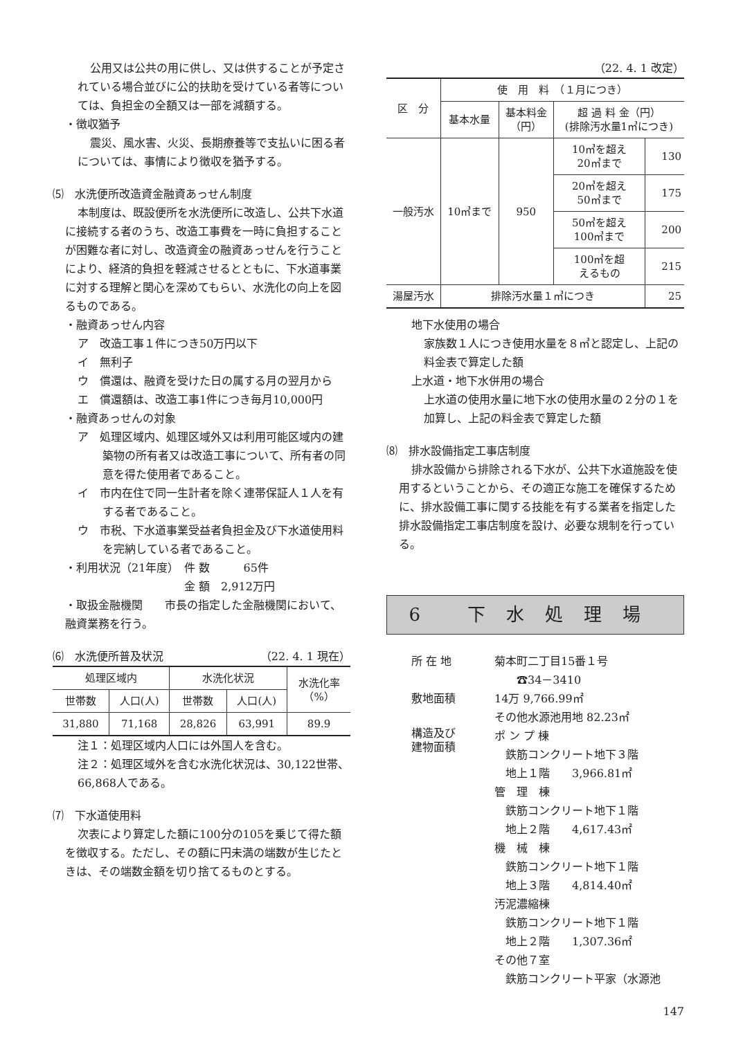公用又は公共の用に供し、又は供することが予定されている場合並びに公的扶助を受けている者等については、負担金の全額又は一部を減額する。
・徴収猶予
震災、風水害、火災、長期療養等で支払いに困る者については、事情により徴収を猶予する。
⑸　水洗便所改造資金融資あっせん制度
本制度は、既設便所を水洗便所に改造し、公共下水道に接続する者のうち、改造工事費を一時に負担することが困難な者に対し、改造資金の融資あっせんを行うことにより、経済的負担を軽減させるとともに、下水道事業に対する理解と関心を深めてもらい、水洗化の向上を図るものである。
・融資あっせん内容
ア　改造工事１件につき50万円以下
イ　無利子
ウ　償還は、融資を受けた日の属する月の翌月から
エ　償還額は、改造工事1件につき毎月10,000円
・融資あっせんの対象
ア　処理区域内、処理区域外又は利用可能区域内の建築物の所有者又は改造工事について、所有者の同意を得た使用者であること。
イ　市内在住で同一生計者を除く連帯保証人１人を有する者であること。
ウ　市税、下水道事業受益者負担金及び下水道使用料を完納している者であること。
・利用状況（21年度）　件 数　　　65件
金 額　2,912万円
・取扱金融機関　　市長の指定した金融機関において、融資業務を行う。
⑹　水洗便所普及状況　（22. 4. 1 現在）
| 処理区域内 | | 水洗化状況 | | 水洗化率 （%） |
| --- | --- | --- | --- | --- |
| 世帯数 | 人口(人) | 世帯数 | 人口(人) | |
| 31,880 | 71,168 | 28,826 | 63,991 | 89.9 |
注１：処理区域内人口には外国人を含む。
注２：処理区域外を含む水洗化状況は、30,122世帯、66,868人である。
⑺　下水道使用料
次表により算定した額に100分の105を乗じて得た額を徴収する。ただし、その額に円未満の端数が生じたときは、その端数金額を切り捨てるものとする。
（22. 4. 1 改定）
| 区 分 | 使 用 料 （１月につき） | | | |
| --- | --- | --- | --- | --- |
| | 基本水量 | 基本料金 （円） | 超 過 料 金（円） (排除汚水量1㎥につき) | |
| 一般汚水 | 10㎥まで | 950 | 10㎥を超え 20㎥まで | 130 |
| | | | 20㎥を超え 50㎥まで | 175 |
| | | | 50㎥を超え 100㎥まで | 200 |
| | | | 100㎥を超 えるもの | 215 |
| 湯屋汚水 | 排除汚水量１㎥につき | | | 25 |
地下水使用の場合
家族数１人につき使用水量を８㎥と認定し、上記の料金表で算定した額
上水道・地下水併用の場合
上水道の使用水量に地下水の使用水量の２分の１を加算し、上記の料金表で算定した額
⑻　排水設備指定工事店制度
排水設備から排除される下水が、公共下水道施設を使用するということから、その適正な施工を確保するために、排水設備工事に関する技能を有する業者を指定した排水設備指定工事店制度を設け、必要な規制を行っている。
6 下水処理場
| 所 在 地 | 菊本町二丁目15番１号 ☎34－3410 |
| 敷地面積 | 14万 9,766.99㎡ その他水源池用地 82.23㎡ |
| 構造及び 建物面積 | ポ ン プ 棟 鉄筋コンクリート地下３階 地上１階 3,966.81㎡ 管 理 棟 鉄筋コンクリート地下１階 地上２階 4,617.43㎡ 機 械 棟 鉄筋コンクリート地下１階 地上３階 4,814.40㎡ 汚泥濃縮棟 鉄筋コンクリート地下１階 地上２階 1,307.36㎡ その他７室 鉄筋コンクリート平家（水源池 |
147